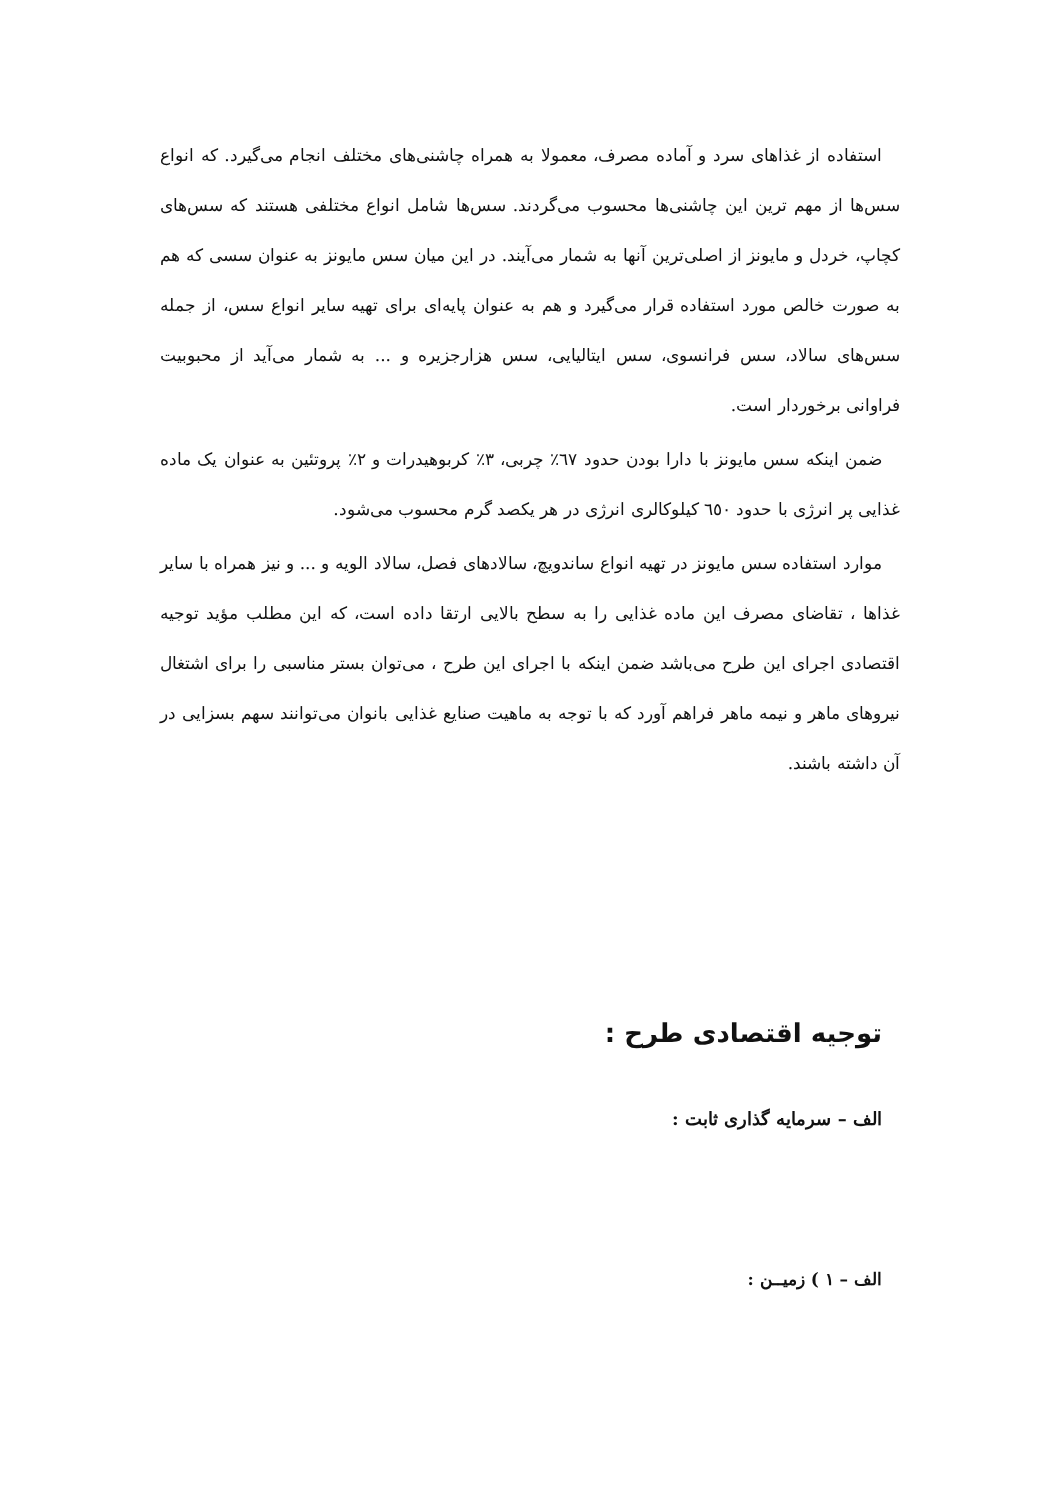استفاده از غذاهای سرد و آماده مصرف، معمولا به همراه چاشنی‌های مختلف انجام می‌گیرد. که انواع سس‌ها از مهم ترین این چاشنی‌ها محسوب می‌گردند. سس‌ها شامل انواع مختلفی هستند که سس‌های کچاپ، خردل و مایونز از اصلی‌ترین آنها به شمار می‌آیند. در این میان سس مایونز به عنوان سسی که هم به صورت خالص مورد استفاده قرار می‌گیرد و هم به عنوان پایه‌ای برای تهیه سایر انواع سس، از جمله سس‌های سالاد، سس فرانسوی، سس ایتالیایی، سس هزارجزیره و ... به شمار می‌آید از محبوبیت فراوانی برخوردار است.
ضمن اینکه سس مایونز با دارا بودن حدود ٦٧٪ چربی، ٣٪ کربوهیدرات و ٢٪ پروتئین به عنوان یک ماده غذایی پر انرژی با حدود ٦٥٠ کیلوکالری انرژی در هر یکصد گرم محسوب می‌شود.
موارد استفاده سس مایونز در تهیه انواع ساندویچ، سالادهای فصل، سالاد الویه و ... و نیز همراه با سایر غذاها ، تقاضای مصرف این ماده غذایی را به سطح بالایی ارتقا داده است، که این مطلب مؤید توجیه اقتصادی اجرای این طرح می‌باشد ضمن اینکه با اجرای این طرح ، می‌توان بستر مناسبی را برای اشتغال نیروهای ماهر و نیمه ماهر فراهم آورد که با توجه به ماهیت صنایع غذایی بانوان می‌توانند سهم بسزایی در آن داشته باشند.
توجیه اقتصادی طرح :
الف – سرمایه گذاری ثابت :
الف – ١ ) زمیــن :